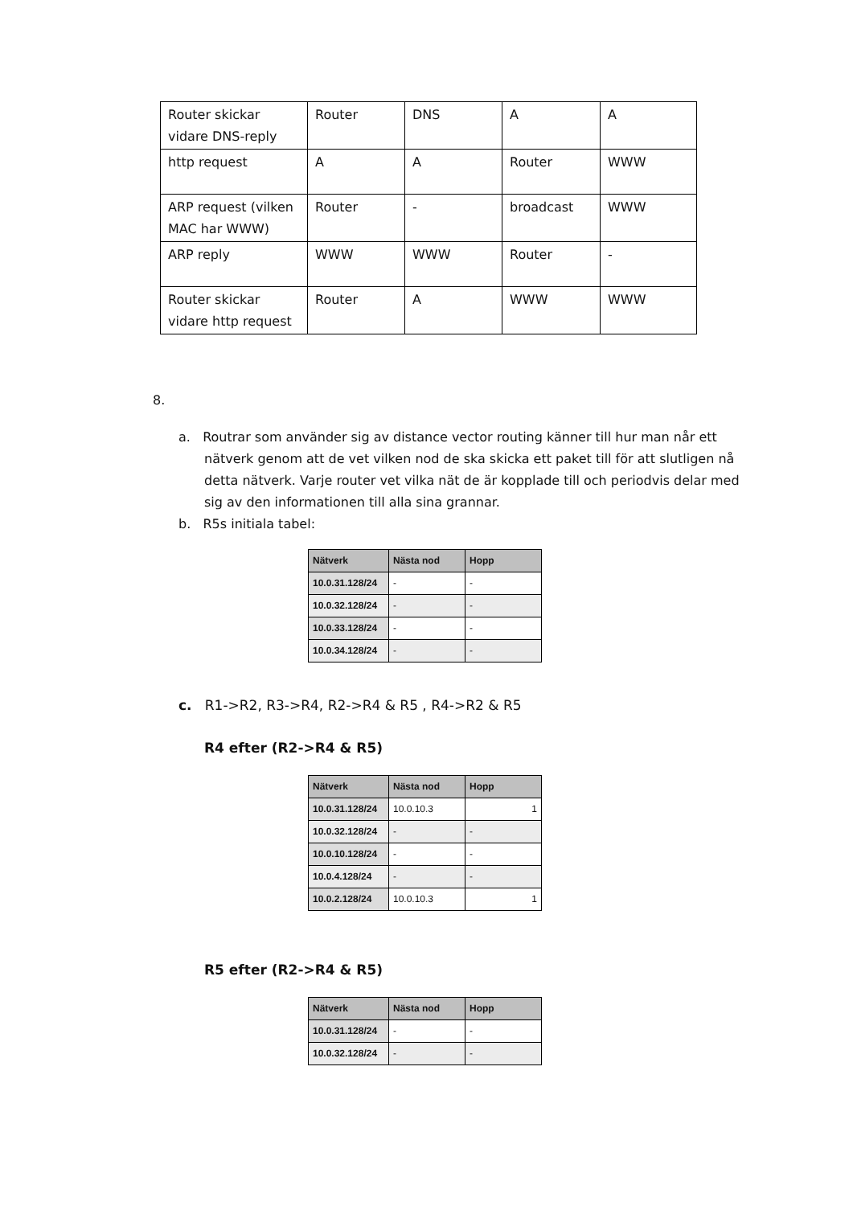| Router skickar vidare DNS-reply | Router | DNS | A | A |
| http request | A | A | Router | WWW |
| ARP request (vilken MAC har WWW) | Router | - | broadcast | WWW |
| ARP reply | WWW | WWW | Router | - |
| Router skickar vidare http request | Router | A | WWW | WWW |
8.
a. Routrar som använder sig av distance vector routing känner till hur man når ett nätverk genom att de vet vilken nod de ska skicka ett paket till för att slutligen nå detta nätverk. Varje router vet vilka nät de är kopplade till och periodvis delar med sig av den informationen till alla sina grannar.
b. R5s initiala tabel:
| Nätverk | Nästa nod | Hopp |
| --- | --- | --- |
| 10.0.31.128/24 | - | - |
| 10.0.32.128/24 | - | - |
| 10.0.33.128/24 | - | - |
| 10.0.34.128/24 | - | - |
c. R1->R2, R3->R4, R2->R4 & R5 , R4->R2 & R5
R4 efter (R2->R4 & R5)
| Nätverk | Nästa nod | Hopp |
| --- | --- | --- |
| 10.0.31.128/24 | 10.0.10.3 | 1 |
| 10.0.32.128/24 | - | - |
| 10.0.10.128/24 | - | - |
| 10.0.4.128/24 | - | - |
| 10.0.2.128/24 | 10.0.10.3 | 1 |
R5 efter (R2->R4 & R5)
| Nätverk | Nästa nod | Hopp |
| --- | --- | --- |
| 10.0.31.128/24 | - | - |
| 10.0.32.128/24 | - | - |